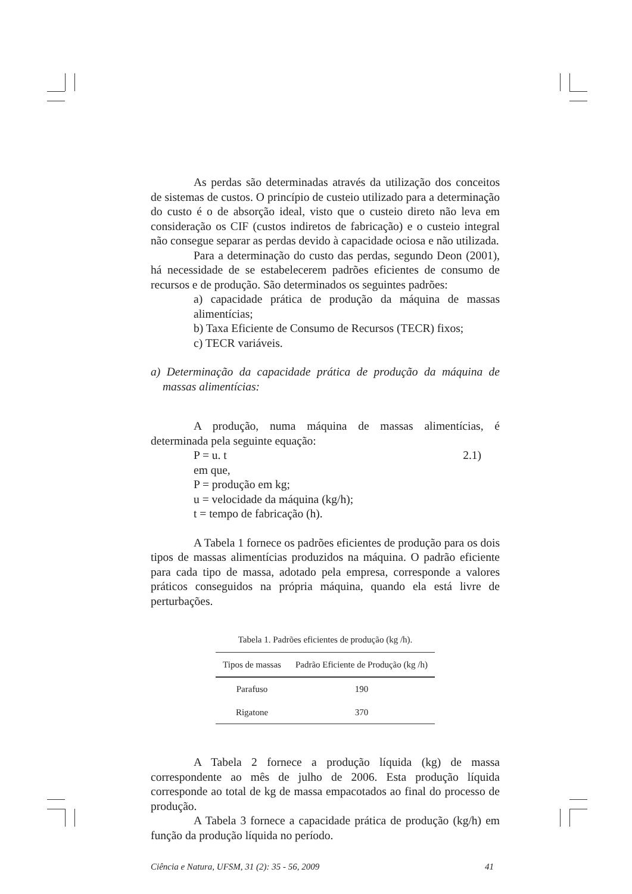As perdas são determinadas através da utilização dos conceitos de sistemas de custos. O princípio de custeio utilizado para a determinação do custo é o de absorção ideal, visto que o custeio direto não leva em consideração os CIF (custos indiretos de fabricação) e o custeio integral não consegue separar as perdas devido à capacidade ociosa e não utilizada.
Para a determinação do custo das perdas, segundo Deon (2001), há necessidade de se estabelecerem padrões eficientes de consumo de recursos e de produção. São determinados os seguintes padrões:
a) capacidade prática de produção da máquina de massas alimentícias;
b) Taxa Eficiente de Consumo de Recursos (TECR) fixos;
c) TECR variáveis.
a) Determinação da capacidade prática de produção da máquina de massas alimentícias:
A produção, numa máquina de massas alimentícias, é determinada pela seguinte equação:
P = u. t 2.1)
em que,
P = produção em kg;
u = velocidade da máquina (kg/h);
t = tempo de fabricação (h).
A Tabela 1 fornece os padrões eficientes de produção para os dois tipos de massas alimentícias produzidos na máquina. O padrão eficiente para cada tipo de massa, adotado pela empresa, corresponde a valores práticos conseguidos na própria máquina, quando ela está livre de perturbações.
Tabela 1. Padrões eficientes de produção (kg /h).
| Tipos de massas | Padrão Eficiente de Produção (kg /h) |
| --- | --- |
| Parafuso | 190 |
| Rigatone | 370 |
A Tabela 2 fornece a produção líquida (kg) de massa correspondente ao mês de julho de 2006. Esta produção líquida corresponde ao total de kg de massa empacotados ao final do processo de produção.
A Tabela 3 fornece a capacidade prática de produção (kg/h) em função da produção líquida no período.
Ciência e Natura, UFSM, 31 (2): 35 - 56, 2009 41